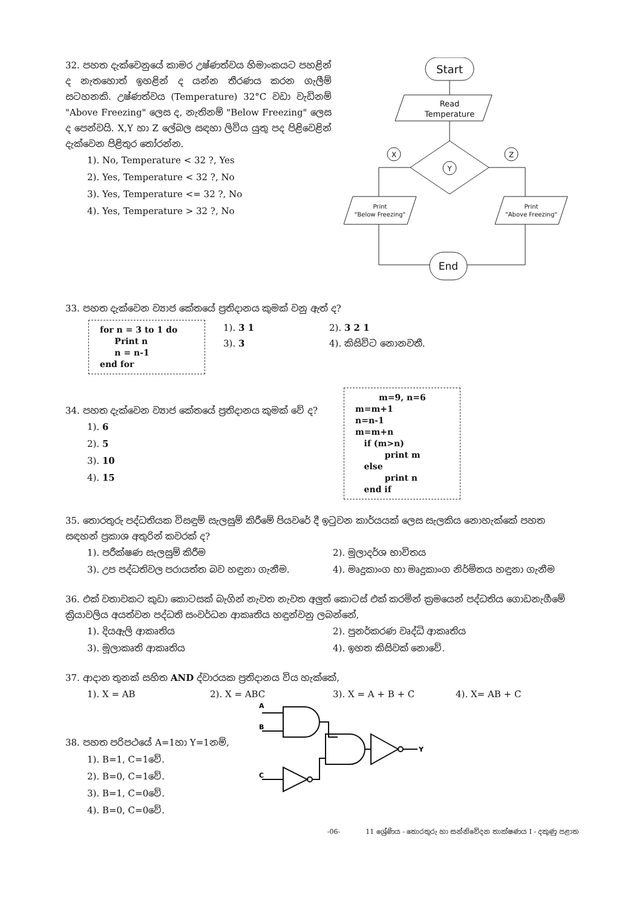32. පහත දැක්වෙනුයේ කාමර උෂ්ණත්වය හිමාංකයට පහළින් ද නැතහොත් ඉහළින් ද යන්න තීරණය කරන ගැලීම් සටහනකි. උෂ්ණත්වය (Temperature) 32°C වඩා වැඩිනම් "Above Freezing" ලෙස ද, නැතිනම් "Below Freezing" ලෙස ද පෙන්වයි. X,Y හා Z ලේබල සඳහා ලිවිය යුතු පද පිළිවෙළින් දැක්වෙන පිළිතුර තෝරන්න.
1). No, Temperature < 32 ?, Yes
2). Yes, Temperature < 32 ?, No
3). Yes, Temperature <= 32 ?, No
4). Yes, Temperature > 32 ?, No
Start
Read
Temperature
X
Y
Z
Print
"Below Freezing"
Print
"Above Freezing"
End
33. පහත දැක්වෙන ව්‍යාජ කේතයේ ප්‍රතිදානය කුමක් වනු ඇත් ද?
for n = 3 to 1 do Print n n = n-1 end for
1). 3 1
3). 3
2). 3 2 1
4). කිසිවිට නොනවතී.
34. පහත දැක්වෙන ව්‍යාජ කේතයේ ප්‍රතිදානය කුමක් වේ ද?
1). 6
2). 5
3). 10
4). 15
m=9, n=6 m=m+1 n=n-1 m=m+n if (m>n) print m else print n end if
35. තොරතුරු පද්ධතියක විසඳුම් සැලසුම් කිරීමේ පියවරේ දී ඉටුවන කාර්යයක් ලෙස සැලකිය නොහැක්කේ පහත සඳහන් ප්‍රකාශ අතුරින් කවරක් ද?
1). පරීක්ෂණ සැලසුම් කිරීම 2). මූලාදර්ශ භාවිතය
3). උප පද්ධතිවල පරායත්ත බව හඳුනා ගැනීම.
4). මෘදුකාංග හා මෘදුකාංග නිර්මිතය හඳුනා ගැනීම
36. එක් වතාවකට කුඩා කොටසක් බැගින් නැවත නැවත අලුත් කොටස් එක් කරමින් ක්‍රමයෙන් පද්ධතිය ගොඩනැගීමේ ක්‍රියාවලිය අයත්වන පද්ධති සංවර්ධන ආකෘතිය හඳුන්වනු ලබන්නේ,
1). දියඇලි ආකෘතිය 2). පුනර්කරණ වෘද්ධි ආකෘතිය
3). මූලාකෘති ආකෘතිය 4). ඉහත කිසිවක් නොවේ.
37. ආදාන තුනක් සහිත AND ද්වාරයක ප්‍රතිදානය විය හැක්කේ,
1). X = AB 2). X = ABC 3). X = A + B + C 4). X= AB + C
38. පහත පරිපථයේ A=1හා Y=1නම්,
1). B=1, C=1වේ.
2). B=0, C=1වේ.
3). B=1, C=0වේ.
4). B=0, C=0වේ.
A
B
C
Y
-06- 11 ශ්‍රේණිය - තොරතුරු හා සන්නිවේදන තාක්ෂණය I - දකුණු පළාත